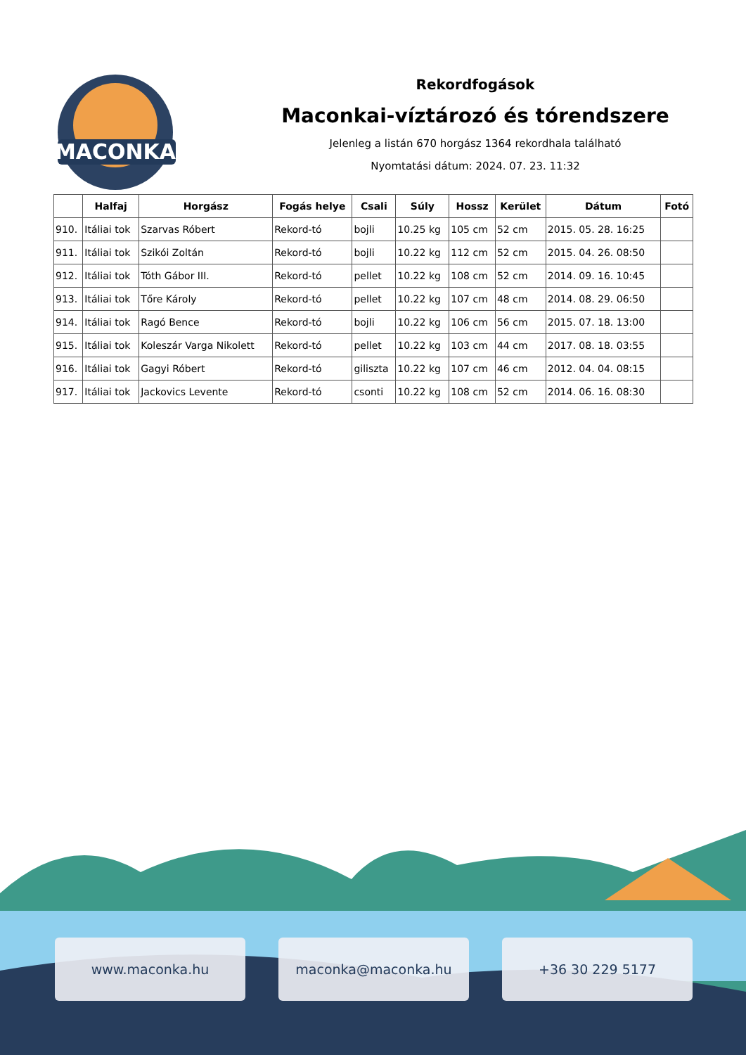MACONKA
Rekordfogások
Maconkai-víztározó és tórendszere
Jelenleg a listán 670 horgász 1364 rekordhala található
Nyomtatási dátum: 2024. 07. 23. 11:32
| | Halfaj | Horgász | Fogás helye | Csali | Súly | Hossz | Kerület | Dátum | Fotó |
| --- | --- | --- | --- | --- | --- | --- | --- | --- | --- |
| 910. | Itáliai tok | Szarvas Róbert | Rekord-tó | bojli | 10.25 kg | 105 cm | 52 cm | 2015. 05. 28. 16:25 | |
| 911. | Itáliai tok | Szikói Zoltán | Rekord-tó | bojli | 10.22 kg | 112 cm | 52 cm | 2015. 04. 26. 08:50 | |
| 912. | Itáliai tok | Tóth Gábor III. | Rekord-tó | pellet | 10.22 kg | 108 cm | 52 cm | 2014. 09. 16. 10:45 | |
| 913. | Itáliai tok | Tőre Károly | Rekord-tó | pellet | 10.22 kg | 107 cm | 48 cm | 2014. 08. 29. 06:50 | |
| 914. | Itáliai tok | Ragó Bence | Rekord-tó | bojli | 10.22 kg | 106 cm | 56 cm | 2015. 07. 18. 13:00 | |
| 915. | Itáliai tok | Koleszár Varga Nikolett | Rekord-tó | pellet | 10.22 kg | 103 cm | 44 cm | 2017. 08. 18. 03:55 | |
| 916. | Itáliai tok | Gagyi Róbert | Rekord-tó | giliszta | 10.22 kg | 107 cm | 46 cm | 2012. 04. 04. 08:15 | |
| 917. | Itáliai tok | Jackovics Levente | Rekord-tó | csonti | 10.22 kg | 108 cm | 52 cm | 2014. 06. 16. 08:30 | |
www.maconka.hu maconka@maconka.hu +36 30 229 5177